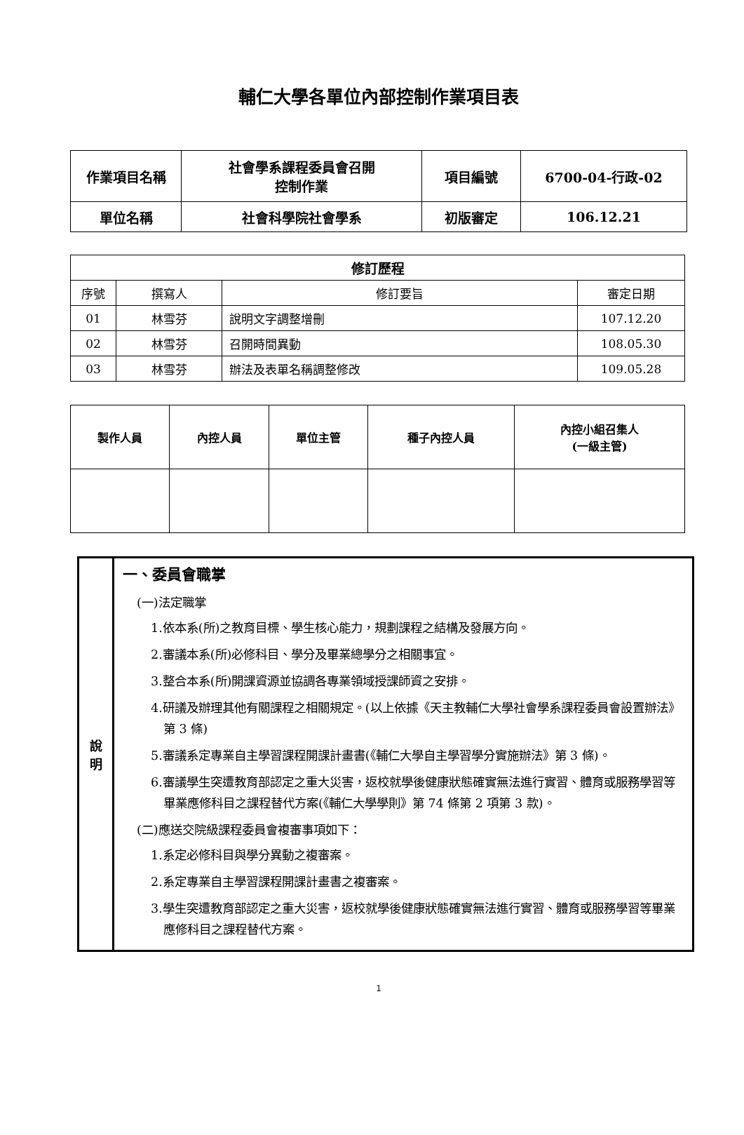輔仁大學各單位內部控制作業項目表
| 作業項目名稱 | 社會學系課程委員會召開 控制作業 | 項目編號 | 6700-04-行政-02 |
| 單位名稱 | 社會科學院社會學系 | 初版審定 | 106.12.21 |
| 修訂歷程 | | | |
| --- | --- | --- | --- |
| 序號 | 撰寫人 | 修訂要旨 | 審定日期 |
| 01 | 林雪芬 | 說明文字調整增刪 | 107.12.20 |
| 02 | 林雪芬 | 召開時間異動 | 108.05.30 |
| 03 | 林雪芬 | 辦法及表單名稱調整修改 | 109.05.28 |
| 製作人員 | 內控人員 | 單位主管 | 種子內控人員 | 內控小組召集人 (一級主管) |
| --- | --- | --- | --- | --- |
| 說 明 | 一、委員會職掌 (一)法定職掌 1.依本系(所)之教育目標、學生核心能力，規劃課程之結構及發展方向。 2.審議本系(所)必修科目、學分及畢業總學分之相關事宜。 3.整合本系(所)開課資源並協調各專業領域授課師資之安排。 4.研議及辦理其他有關課程之相關規定。(以上依據《天主教輔仁大學社會學系課程委員會設置辦法》第 3 條) 5.審議系定專業自主學習課程開課計畫書(《輔仁大學自主學習學分實施辦法》第 3 條)。 6.審議學生突遭教育部認定之重大災害，返校就學後健康狀態確實無法進行實習、體育或服務學習等畢業應修科目之課程替代方案(《輔仁大學學則》第 74 條第 2 項第 3 款)。 (二)應送交院級課程委員會複審事項如下： 1.系定必修科目與學分異動之複審案。 2.系定專業自主學習課程開課計畫書之複審案。 3.學生突遭教育部認定之重大災害，返校就學後健康狀態確實無法進行實習、體育或服務學習等畢業應修科目之課程替代方案。 |
1